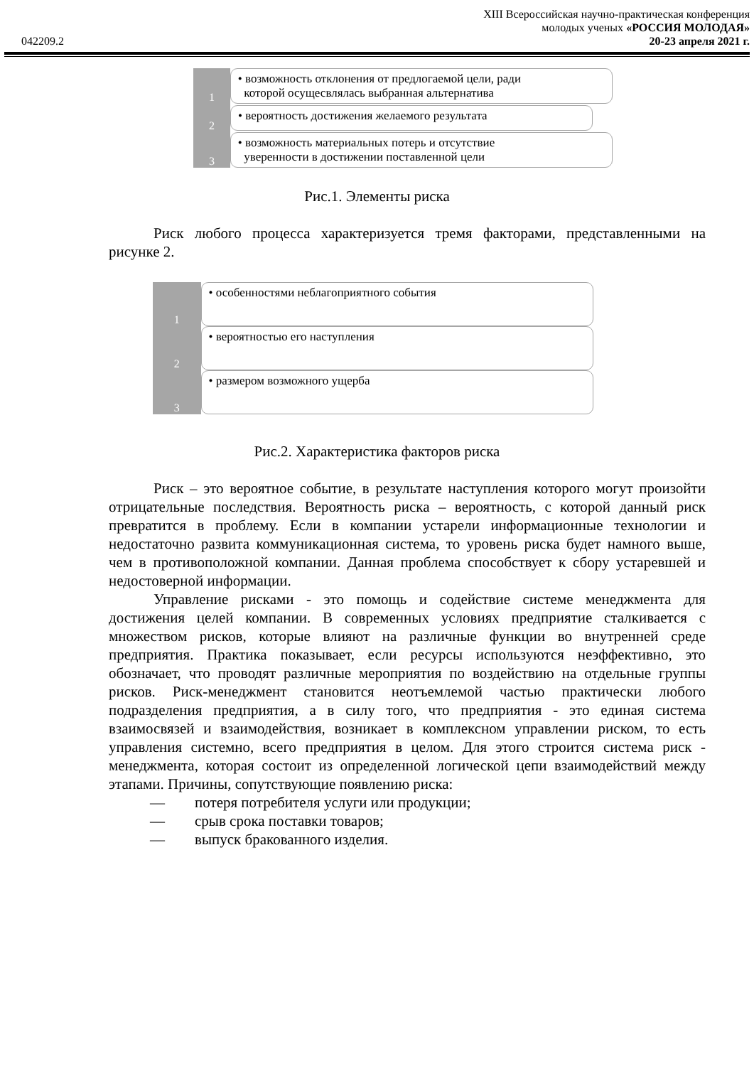042209.2
XIII Всероссийская научно-практическая конференция
молодых ученых «РОССИЯ МОЛОДАЯ»
20-23 апреля 2021 г.
1
• возможность отклонения от предлогаемой цели, ради
которой осущесвлялась выбранная альтернатива
2
• вероятность достижения желаемого результата
3
• возможность материальных потерь и отсутствие
уверенности в достижении поставленной цели
Рис.1. Элементы риска
Риск любого процесса характеризуется тремя факторами, представленными на рисунке 2.
1
• особенностями неблагоприятного события
2
• вероятностью его наступления
3
• размером возможного ущерба
Рис.2. Характеристика факторов риска
Риск – это вероятное событие, в результате наступления которого могут произойти отрицательные последствия. Вероятность риска – вероятность, с которой данный риск превратится в проблему. Если в компании устарели информационные технологии и недостаточно развита коммуникационная система, то уровень риска будет намного выше, чем в противоположной компании. Данная проблема способствует к сбору устаревшей и недостоверной информации.
Управление рисками - это помощь и содействие системе менеджмента для достижения целей компании. В современных условиях предприятие сталкивается с множеством рисков, которые влияют на различные функции во внутренней среде предприятия. Практика показывает, если ресурсы используются неэффективно, это обозначает, что проводят различные мероприятия по воздействию на отдельные группы рисков. Риск-менеджмент становится неотъемлемой частью практически любого подразделения предприятия, а в силу того, что предприятия - это единая система взаимосвязей и взаимодействия, возникает в комплексном управлении риском, то есть управления системно, всего предприятия в целом. Для этого строится система риск - менеджмента, которая состоит из определенной логической цепи взаимодействий между этапами. Причины, сопутствующие появлению риска:
— потеря потребителя услуги или продукции;
— срыв срока поставки товаров;
— выпуск бракованного изделия.